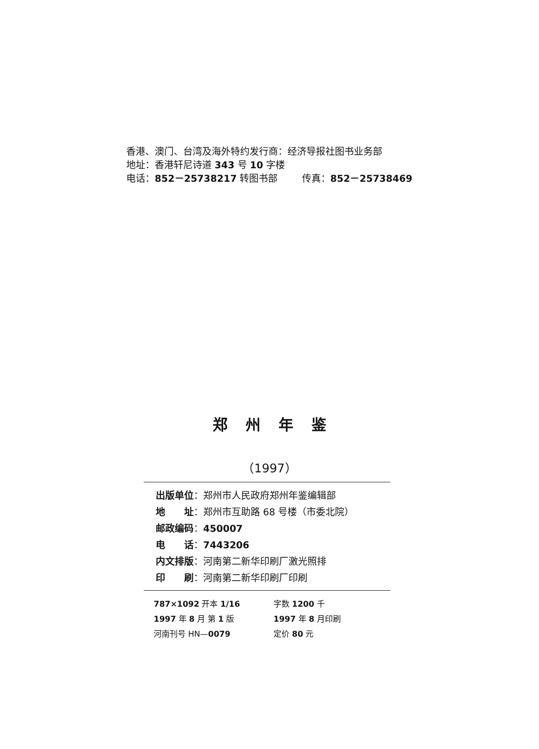香港、澳门、台湾及海外特约发行商：经济导报社图书业务部
地址：香港轩尼诗道 343 号 10 字楼
电话：852－25738217 转图书部 传真：852－25738469
郑州年鉴
（1997）
出版单位：郑州市人民政府郑州年鉴编辑部
地　　址：郑州市互助路 68 号楼（市委北院）
邮政编码：450007
电　　话：7443206
内文排版：河南第二新华印刷厂激光照排
印　　刷：河南第二新华印刷厂印刷
787×1092 开本 1/16 字数 1200 千
1997 年 8 月 第 1 版 1997 年 8 月印刷
河南刊号 HN—0079 定价 80 元